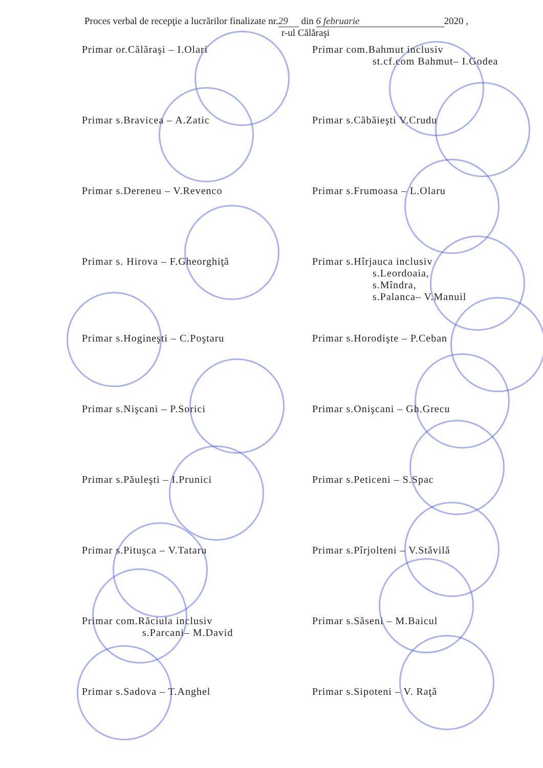Proces verbal de recepţie a lucrărilor finalizate nr. 29 din 6 februarie 2020 ,
r-ul Călăraşi
Primar or.Călăraşi – I.Olari
Primar com.Bahmut inclusiv
st.cf.com Bahmut– I.Godea
Primar s.Bravicea – A.Zatic
Primar s.Căbăieşti V.Crudu
Primar s.Dereneu – V.Revenco
Primar s.Frumoasa – L.Olaru
Primar s. Hirova – F.Gheorghiţă
Primar s.Hîrjauca inclusiv
s.Leordoaia,
s.Mîndra,
s.Palanca– V.Manuil
Primar s.Hogineşti – C.Poştaru
Primar s.Horodişte – P.Ceban
Primar s.Nişcani – P.Sorici
Primar s.Onişcani – Gh.Grecu
Primar s.Păuleşti – I.Prunici
Primar s.Peticeni – S.Spac
Primar s.Pituşca – V.Tataru
Primar s.Pîrjolteni – V.Stăvilă
Primar com.Răciula inclusiv
s.Parcani– M.David
Primar s.Săseni – M.Baicul
Primar s.Sadova – T.Anghel
Primar s.Sipoteni – V. Raţă